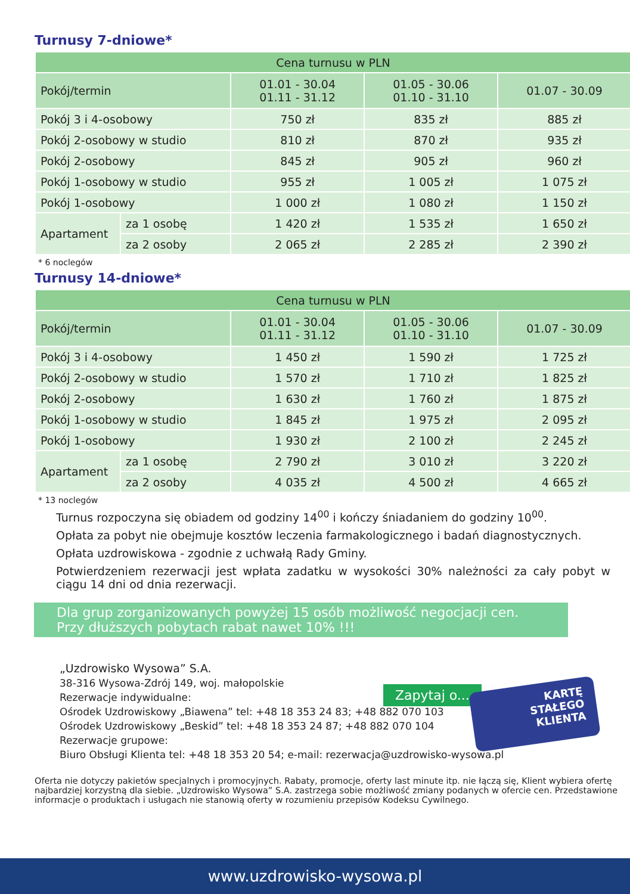Turnusy 7-dniowe*
| Cena turnusu w PLN | | | | |
| --- | --- | --- | --- | --- |
| Pokój/termin | | 01.01 - 30.04 01.11 - 31.12 | 01.05 - 30.06 01.10 - 31.10 | 01.07 - 30.09 |
| Pokój 3 i 4-osobowy | | 750 zł | 835 zł | 885 zł |
| Pokój 2-osobowy w studio | | 810 zł | 870 zł | 935 zł |
| Pokój 2-osobowy | | 845 zł | 905 zł | 960 zł |
| Pokój 1-osobowy w studio | | 955 zł | 1 005 zł | 1 075 zł |
| Pokój 1-osobowy | | 1 000 zł | 1 080 zł | 1 150 zł |
| Apartament | za 1 osobę | 1 420 zł | 1 535 zł | 1 650 zł |
| | za 2 osoby | 2 065 zł | 2 285 zł | 2 390 zł |
* 6 noclegów
Turnusy 14-dniowe*
| Cena turnusu w PLN | | | | |
| --- | --- | --- | --- | --- |
| Pokój/termin | | 01.01 - 30.04 01.11 - 31.12 | 01.05 - 30.06 01.10 - 31.10 | 01.07 - 30.09 |
| Pokój 3 i 4-osobowy | | 1 450 zł | 1 590 zł | 1 725 zł |
| Pokój 2-osobowy w studio | | 1 570 zł | 1 710 zł | 1 825 zł |
| Pokój 2-osobowy | | 1 630 zł | 1 760 zł | 1 875 zł |
| Pokój 1-osobowy w studio | | 1 845 zł | 1 975 zł | 2 095 zł |
| Pokój 1-osobowy | | 1 930 zł | 2 100 zł | 2 245 zł |
| Apartament | za 1 osobę | 2 790 zł | 3 010 zł | 3 220 zł |
| | za 2 osoby | 4 035 zł | 4 500 zł | 4 665 zł |
* 13 noclegów
Turnus rozpoczyna się obiadem od godziny 14<sup>00</sup> i kończy śniadaniem do godziny 10<sup>00</sup>.
Opłata za pobyt nie obejmuje kosztów leczenia farmakologicznego i badań diagnostycznych.
Opłata uzdrowiskowa - zgodnie z uchwałą Rady Gminy.
Potwierdzeniem rezerwacji jest wpłata zadatku w wysokości 30% należności za cały pobyt w ciągu 14 dni od dnia rezerwacji.
Dla grup zorganizowanych powyżej 15 osób możliwość negocjacji cen.
Przy dłuższych pobytach rabat nawet 10% !!!
„Uzdrowisko Wysowa” S.A.
38-316 Wysowa-Zdrój 149, woj. małopolskie
Rezerwacje indywidualne:
Ośrodek Uzdrowiskowy „Biawena” tel: +48 18 353 24 83; +48 882 070 103
Ośrodek Uzdrowiskowy „Beskid” tel: +48 18 353 24 87; +48 882 070 104
Rezerwacje grupowe:
Biuro Obsługi Klienta tel: +48 18 353 20 54; e-mail: rezerwacja@uzdrowisko-wysowa.pl
Oferta nie dotyczy pakietów specjalnych i promocyjnych. Rabaty, promocje, oferty last minute itp. nie łączą się, Klient wybiera ofertę najbardziej korzystną dla siebie. „Uzdrowisko Wysowa” S.A. zastrzega sobie możliwość zmiany podanych w ofercie cen. Przedstawione informacje o produktach i usługach nie stanowią oferty w rozumieniu przepisów Kodeksu Cywilnego.
Zapytaj o...
KARTĘ
STAŁEGO
KLIENTA
www.uzdrowisko-wysowa.pl